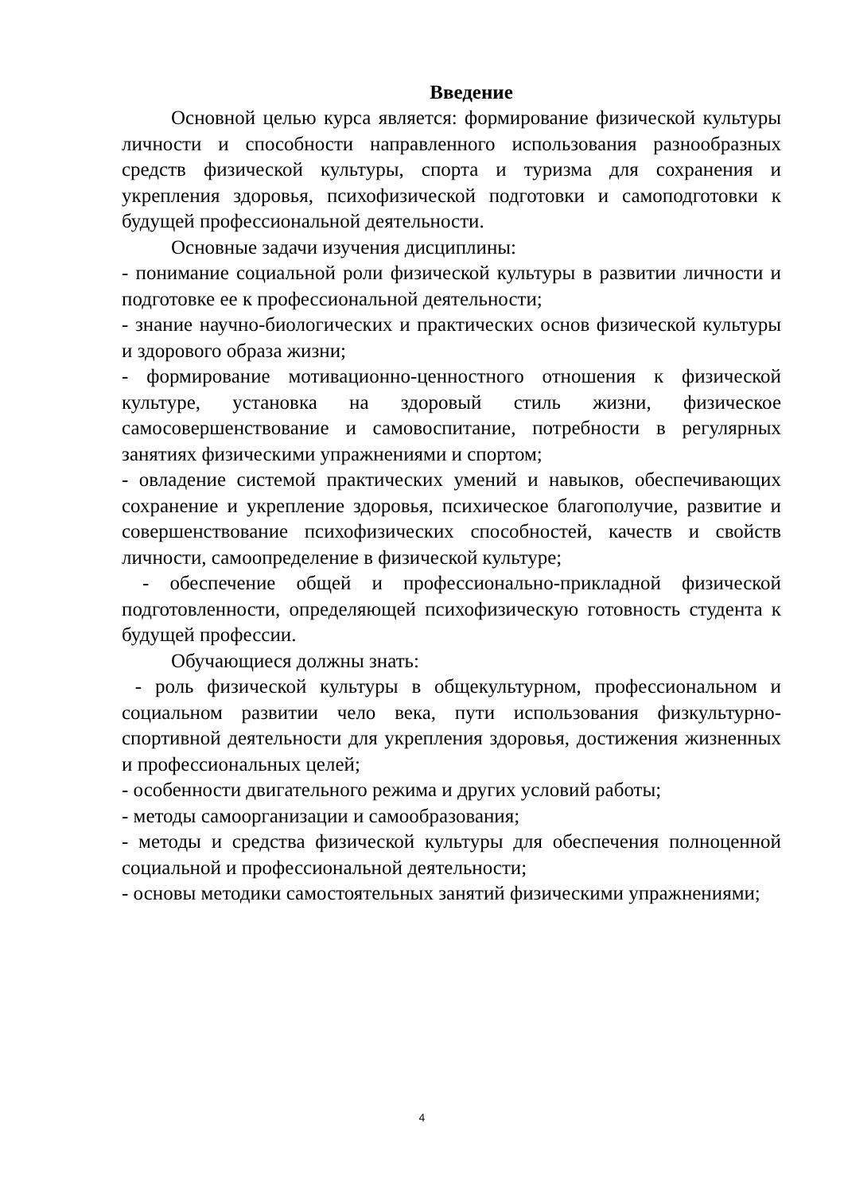Введение
Основной целью курса является: формирование физической культуры личности и способности направленного использования разнообразных средств физической культуры, спорта и туризма для сохранения и укрепления здоровья, психофизической подготовки и самоподготовки к будущей профессиональной деятельности.
Основные задачи изучения дисциплины:
- понимание социальной роли физической культуры в развитии личности и подготовке ее к профессиональной деятельности;
- знание научно-биологических и практических основ физической культуры и здорового образа жизни;
- формирование мотивационно-ценностного отношения к физической культуре, установка на здоровый стиль жизни, физическое самосовершенствование и самовоспитание, потребности в регулярных занятиях физическими упражнениями и спортом;
- овладение системой практических умений и навыков, обеспечивающих сохранение и укрепление здоровья, психическое благополучие, развитие и совершенствование психофизических способностей, качеств и свойств личности, самоопределение в физической культуре;
- обеспечение общей и профессионально-прикладной физической подготовленности, определяющей психофизическую готовность студента к будущей профессии.
Обучающиеся должны знать:
- роль физической культуры в общекультурном, профессиональном и социальном развитии чело века, пути использования физкультурно-спортивной деятельности для укрепления здоровья, достижения жизненных и профессиональных целей;
- особенности двигательного режима и других условий работы;
- методы самоорганизации и самообразования;
- методы и средства физической культуры для обеспечения полноценной социальной и профессиональной деятельности;
- основы методики самостоятельных занятий физическими упражнениями;
4